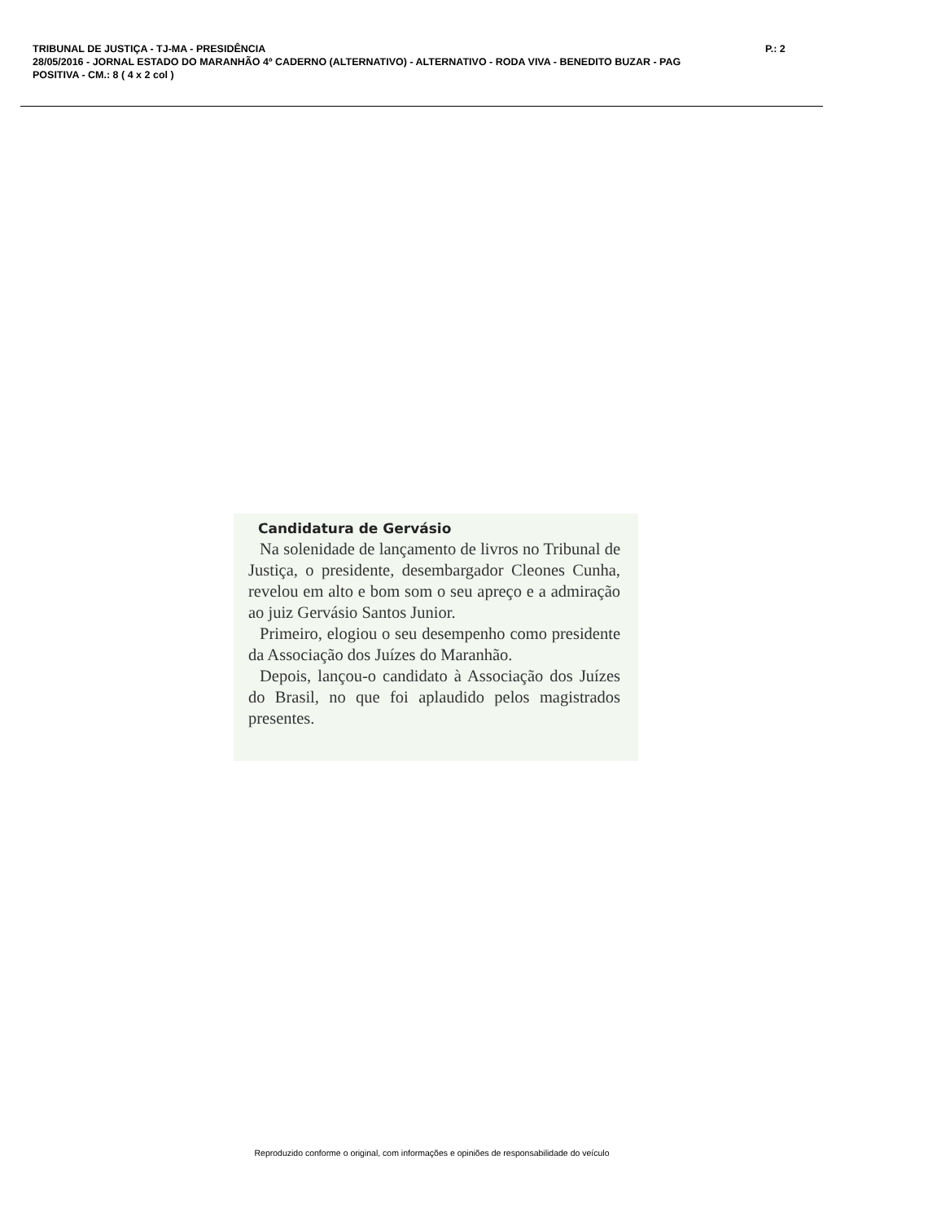TRIBUNAL DE JUSTIÇA - TJ-MA - PRESIDÊNCIA
P.: 2
28/05/2016 - JORNAL ESTADO DO MARANHÃO 4º CADERNO (ALTERNATIVO) - ALTERNATIVO - RODA VIVA - BENEDITO BUZAR - PAG
POSITIVA - CM.: 8 ( 4 x 2 col )
Candidatura de Gervásio
Na solenidade de lançamento de livros no Tribunal de Justiça, o presidente, desembargador Cleones Cunha, revelou em alto e bom som o seu apreço e a admiração ao juiz Gervásio Santos Junior.
Primeiro, elogiou o seu desempenho como presidente da Associação dos Juízes do Maranhão.
Depois, lançou-o candidato à Associação dos Juízes do Brasil, no que foi aplaudido pelos magistrados presentes.
Reproduzido conforme o original, com informações e opiniões de responsabilidade do veículo